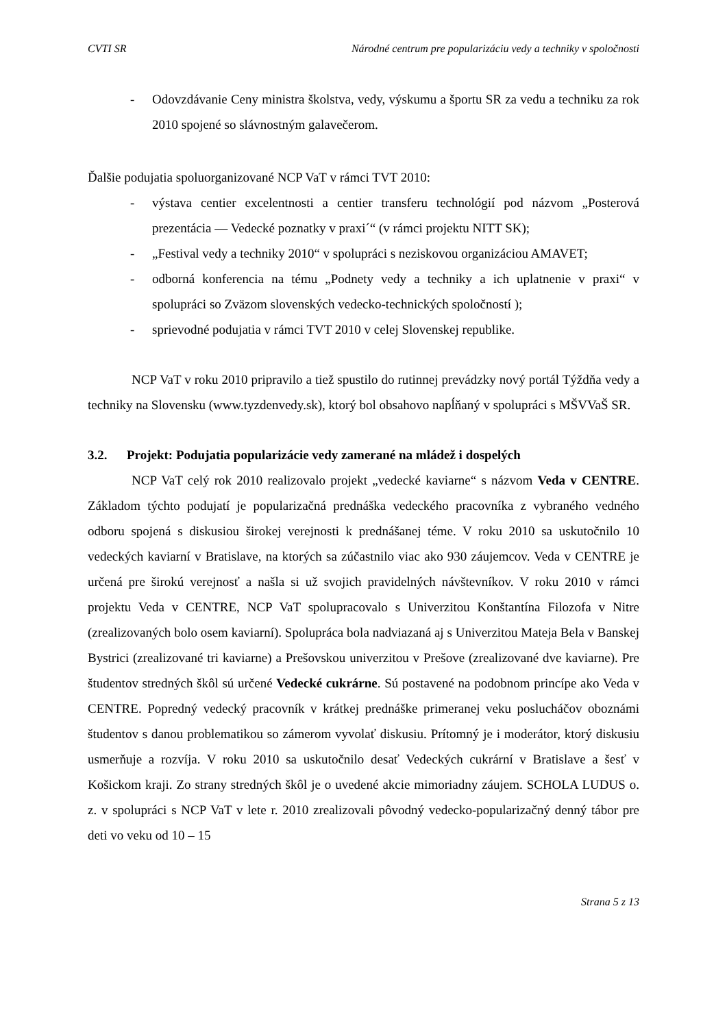CVTI SR Národné centrum pre popularizáciu vedy a techniky v spoločnosti
- Odovzdávanie Ceny ministra školstva, vedy, výskumu a športu SR za vedu a techniku za rok 2010 spojené so slávnostným galavečerom.
Ďalšie podujatia spoluorganizované NCP VaT v rámci TVT 2010:
- výstava centier excelentnosti a centier transferu technológií pod názvom „Posterová prezentácia — Vedecké poznatky v praxi´“ (v rámci projektu NITT SK);
- „Festival vedy a techniky 2010“ v spolupráci s neziskovou organizáciou AMAVET;
- odborná konferencia na tému „Podnety vedy a techniky a ich uplatnenie v praxi“ v spolupráci so Zväzom slovenských vedecko-technických spoločností );
- sprievodné podujatia v rámci TVT 2010 v celej Slovenskej republike.
NCP VaT v roku 2010 pripravilo a tiež spustilo do rutinnej prevádzky nový portál Týždňa vedy a techniky na Slovensku (www.tyzdenvedy.sk), ktorý bol obsahovo napĺňaný v spolupráci s MŠVVaŠ SR.
3.2. Projekt: Podujatia popularizácie vedy zamerané na mládež i dospelých
NCP VaT celý rok 2010 realizovalo projekt „vedecké kaviarne“ s názvom Veda v CENTRE. Základom týchto podujatí je popularizačná prednáška vedeckého pracovníka z vybraného vedného odboru spojená s diskusiou širokej verejnosti k prednášanej téme. V roku 2010 sa uskutočnilo 10 vedeckých kaviarní v Bratislave, na ktorých sa zúčastnilo viac ako 930 záujemcov. Veda v CENTRE je určená pre širokú verejnosť a našla si už svojich pravidelných návštevníkov. V roku 2010 v rámci projektu Veda v CENTRE, NCP VaT spolupracovalo s Univerzitou Konštantína Filozofa v Nitre (zrealizovaných bolo osem kaviarní). Spolupráca bola nadviazaná aj s Univerzitou Mateja Bela v Banskej Bystrici (zrealizované tri kaviarne) a Prešovskou univerzitou v Prešove (zrealizované dve kaviarne). Pre študentov stredných škôl sú určené Vedecké cukrárne. Sú postavené na podobnom princípe ako Veda v CENTRE. Popredný vedecký pracovník v krátkej prednáške primeranej veku poslucháčov oboznámi študentov s danou problematikou so zámerom vyvolať diskusiu. Prítomný je i moderátor, ktorý diskusiu usmerňuje a rozvíja. V roku 2010 sa uskutočnilo desať Vedeckých cukrární v Bratislave a šesť v Košickom kraji. Zo strany stredných škôl je o uvedené akcie mimoriadny záujem. SCHOLA LUDUS o. z. v spolupráci s NCP VaT v lete r. 2010 zrealizovali pôvodný vedecko-popularizačný denný tábor pre deti vo veku od 10 – 15
Strana 5 z 13